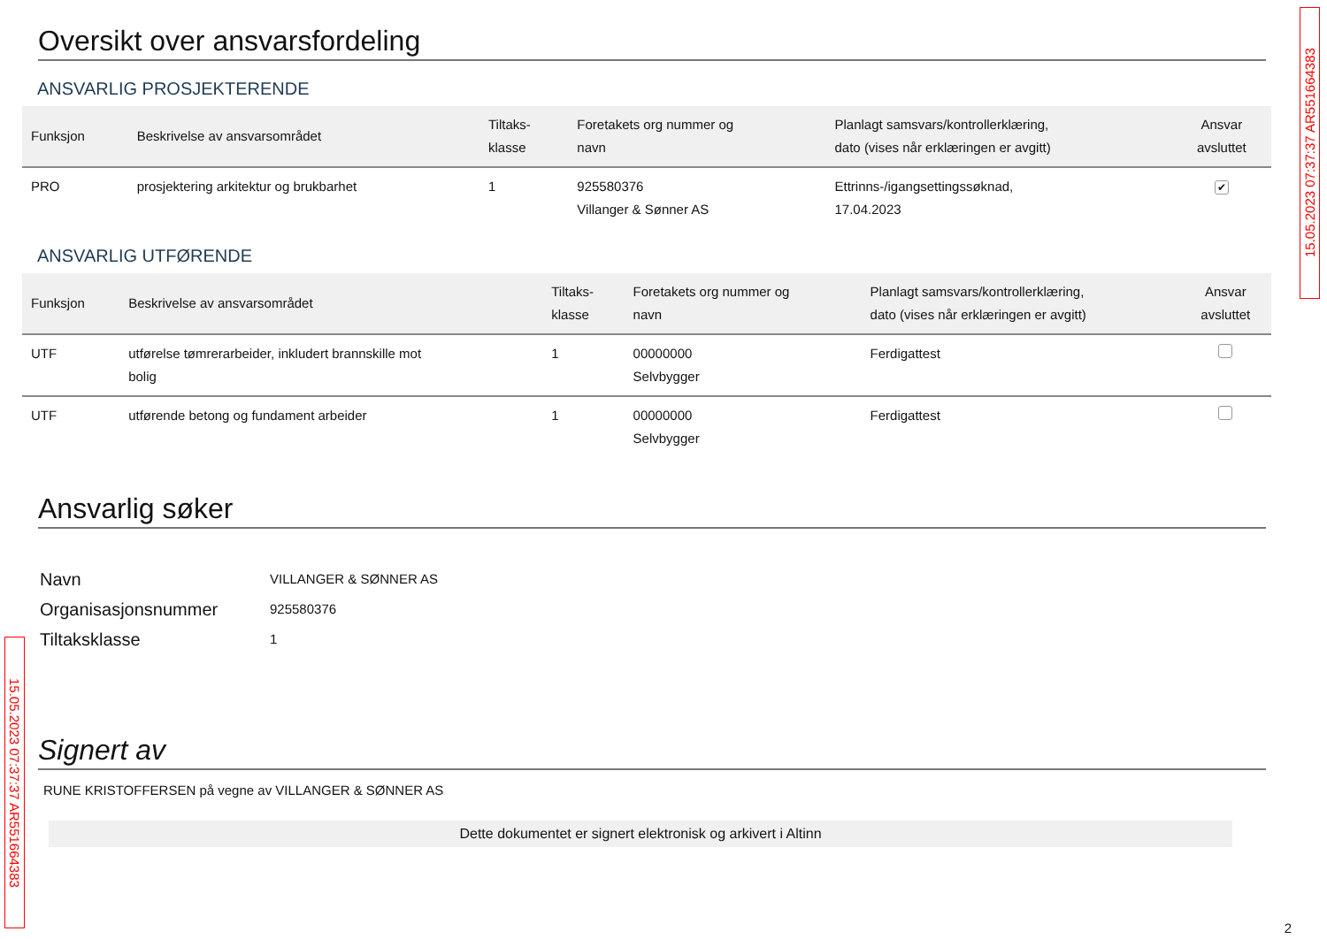15.05.2023 07:37:37 AR551664383
Oversikt over ansvarsfordeling
ANSVARLIG PROSJEKTERENDE
| Funksjon | Beskrivelse av ansvarsområdet | Tiltaks- klasse | Foretakets org nummer og navn | Planlagt samsvars/kontrollerklæring, dato (vises når erklæringen er avgitt) | Ansvar avsluttet |
| --- | --- | --- | --- | --- | --- |
| PRO | prosjektering arkitektur og brukbarhet | 1 | 925580376 Villanger & Sønner AS | Ettrinns-/igangsettingssøknad, 17.04.2023 | ✔ |
ANSVARLIG UTFØRENDE
| Funksjon | Beskrivelse av ansvarsområdet | Tiltaks- klasse | Foretakets org nummer og navn | Planlagt samsvars/kontrollerklæring, dato (vises når erklæringen er avgitt) | Ansvar avsluttet |
| --- | --- | --- | --- | --- | --- |
| UTF | utførelse tømrerarbeider, inkludert brannskille mot bolig | 1 | 00000000 Selvbygger | Ferdigattest | |
| UTF | utførende betong og fundament arbeider | 1 | 00000000 Selvbygger | Ferdigattest | |
Ansvarlig søker
| Navn | VILLANGER & SØNNER AS |
| Organisasjonsnummer | 925580376 |
| Tiltaksklasse | 1 |
Signert av
RUNE KRISTOFFERSEN på vegne av VILLANGER & SØNNER AS
Dette dokumentet er signert elektronisk og arkivert i Altinn
15.05.2023 07:37:37 AR551664383
2